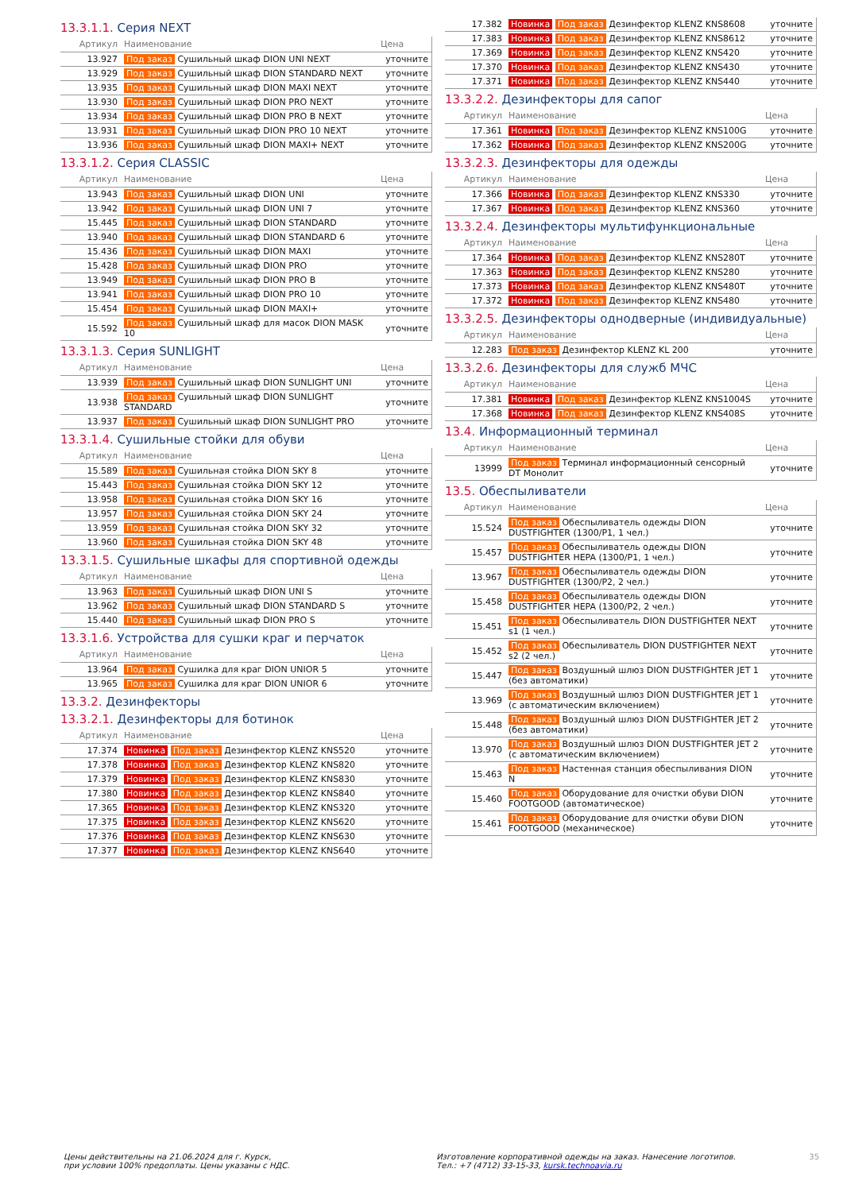13.3.1.1. Серия NEXT
| Артикул | Наименование | Цена |
| --- | --- | --- |
| 13.927 | Под заказ Сушильный шкаф DION UNI NEXT | уточните |
| 13.929 | Под заказ Сушильный шкаф DION STANDARD NEXT | уточните |
| 13.935 | Под заказ Сушильный шкаф DION MAXI NEXT | уточните |
| 13.930 | Под заказ Сушильный шкаф DION PRO NEXT | уточните |
| 13.934 | Под заказ Сушильный шкаф DION PRO B NEXT | уточните |
| 13.931 | Под заказ Сушильный шкаф DION PRO 10 NEXT | уточните |
| 13.936 | Под заказ Сушильный шкаф DION MAXI+ NEXT | уточните |
13.3.1.2. Серия CLASSIC
| Артикул | Наименование | Цена |
| --- | --- | --- |
| 13.943 | Под заказ Сушильный шкаф DION UNI | уточните |
| 13.942 | Под заказ Сушильный шкаф DION UNI 7 | уточните |
| 15.445 | Под заказ Сушильный шкаф DION STANDARD | уточните |
| 13.940 | Под заказ Сушильный шкаф DION STANDARD 6 | уточните |
| 15.436 | Под заказ Сушильный шкаф DION MAXI | уточните |
| 15.428 | Под заказ Сушильный шкаф DION PRO | уточните |
| 13.949 | Под заказ Сушильный шкаф DION PRO B | уточните |
| 13.941 | Под заказ Сушильный шкаф DION PRO 10 | уточните |
| 15.454 | Под заказ Сушильный шкаф DION MAXI+ | уточните |
| 15.592 | Под заказ Сушильный шкаф для масок DION MASK 10 | уточните |
13.3.1.3. Серия SUNLIGHT
| Артикул | Наименование | Цена |
| --- | --- | --- |
| 13.939 | Под заказ Сушильный шкаф DION SUNLIGHT UNI | уточните |
| 13.938 | Под заказ Сушильный шкаф DION SUNLIGHT STANDARD | уточните |
| 13.937 | Под заказ Сушильный шкаф DION SUNLIGHT PRO | уточните |
13.3.1.4. Сушильные стойки для обуви
| Артикул | Наименование | Цена |
| --- | --- | --- |
| 15.589 | Под заказ Сушильная стойка DION SKY 8 | уточните |
| 15.443 | Под заказ Сушильная стойка DION SKY 12 | уточните |
| 13.958 | Под заказ Сушильная стойка DION SKY 16 | уточните |
| 13.957 | Под заказ Сушильная стойка DION SKY 24 | уточните |
| 13.959 | Под заказ Сушильная стойка DION SKY 32 | уточните |
| 13.960 | Под заказ Сушильная стойка DION SKY 48 | уточните |
13.3.1.5. Сушильные шкафы для спортивной одежды
| Артикул | Наименование | Цена |
| --- | --- | --- |
| 13.963 | Под заказ Сушильный шкаф DION UNI S | уточните |
| 13.962 | Под заказ Сушильный шкаф DION STANDARD S | уточните |
| 15.440 | Под заказ Сушильный шкаф DION PRO S | уточните |
13.3.1.6. Устройства для сушки краг и перчаток
| Артикул | Наименование | Цена |
| --- | --- | --- |
| 13.964 | Под заказ Сушилка для краг DION UNIOR 5 | уточните |
| 13.965 | Под заказ Сушилка для краг DION UNIOR 6 | уточните |
13.3.2. Дезинфекторы
13.3.2.1. Дезинфекторы для ботинок
| Артикул | Наименование | Цена |
| --- | --- | --- |
| 17.374 | Новинка Под заказ Дезинфектор KLENZ KNS520 | уточните |
| 17.378 | Новинка Под заказ Дезинфектор KLENZ KNS820 | уточните |
| 17.379 | Новинка Под заказ Дезинфектор KLENZ KNS830 | уточните |
| 17.380 | Новинка Под заказ Дезинфектор KLENZ KNS840 | уточните |
| 17.365 | Новинка Под заказ Дезинфектор KLENZ KNS320 | уточните |
| 17.375 | Новинка Под заказ Дезинфектор KLENZ KNS620 | уточните |
| 17.376 | Новинка Под заказ Дезинфектор KLENZ KNS630 | уточните |
| 17.377 | Новинка Под заказ Дезинфектор KLENZ KNS640 | уточните |
| 17.382 | Новинка Под заказ Дезинфектор KLENZ KNS8608 | уточните |
| 17.383 | Новинка Под заказ Дезинфектор KLENZ KNS8612 | уточните |
| 17.369 | Новинка Под заказ Дезинфектор KLENZ KNS420 | уточните |
| 17.370 | Новинка Под заказ Дезинфектор KLENZ KNS430 | уточните |
| 17.371 | Новинка Под заказ Дезинфектор KLENZ KNS440 | уточните |
13.3.2.2. Дезинфекторы для сапог
| Артикул | Наименование | Цена |
| --- | --- | --- |
| 17.361 | Новинка Под заказ Дезинфектор KLENZ KNS100G | уточните |
| 17.362 | Новинка Под заказ Дезинфектор KLENZ KNS200G | уточните |
13.3.2.3. Дезинфекторы для одежды
| Артикул | Наименование | Цена |
| --- | --- | --- |
| 17.366 | Новинка Под заказ Дезинфектор KLENZ KNS330 | уточните |
| 17.367 | Новинка Под заказ Дезинфектор KLENZ KNS360 | уточните |
13.3.2.4. Дезинфекторы мультифункциональные
| Артикул | Наименование | Цена |
| --- | --- | --- |
| 17.364 | Новинка Под заказ Дезинфектор KLENZ KNS280T | уточните |
| 17.363 | Новинка Под заказ Дезинфектор KLENZ KNS280 | уточните |
| 17.373 | Новинка Под заказ Дезинфектор KLENZ KNS480T | уточните |
| 17.372 | Новинка Под заказ Дезинфектор KLENZ KNS480 | уточните |
13.3.2.5. Дезинфекторы однодверные (индивидуальные)
| Артикул | Наименование | Цена |
| --- | --- | --- |
| 12.283 | Под заказ Дезинфектор KLENZ KL 200 | уточните |
13.3.2.6. Дезинфекторы для служб МЧС
| Артикул | Наименование | Цена |
| --- | --- | --- |
| 17.381 | Новинка Под заказ Дезинфектор KLENZ KNS1004S | уточните |
| 17.368 | Новинка Под заказ Дезинфектор KLENZ KNS408S | уточните |
13.4. Информационный терминал
| Артикул | Наименование | Цена |
| --- | --- | --- |
| 13999 | Под заказ Терминал информационный сенсорный DT Монолит | уточните |
13.5. Обеспыливатели
| Артикул | Наименование | Цена |
| --- | --- | --- |
| 15.524 | Под заказ Обеспыливатель одежды DION DUSTFIGHTER (1300/P1, 1 чел.) | уточните |
| 15.457 | Под заказ Обеспыливатель одежды DION DUSTFIGHTER HEPA (1300/P1, 1 чел.) | уточните |
| 13.967 | Под заказ Обеспыливатель одежды DION DUSTFIGHTER (1300/P2, 2 чел.) | уточните |
| 15.458 | Под заказ Обеспыливатель одежды DION DUSTFIGHTER HEPA (1300/P2, 2 чел.) | уточните |
| 15.451 | Под заказ Обеспыливатель DION DUSTFIGHTER NEXT s1 (1 чел.) | уточните |
| 15.452 | Под заказ Обеспыливатель DION DUSTFIGHTER NEXT s2 (2 чел.) | уточните |
| 15.447 | Под заказ Воздушный шлюз DION DUSTFIGHTER JET 1 (без автоматики) | уточните |
| 13.969 | Под заказ Воздушный шлюз DION DUSTFIGHTER JET 1 (с автоматическим включением) | уточните |
| 15.448 | Под заказ Воздушный шлюз DION DUSTFIGHTER JET 2 (без автоматики) | уточните |
| 13.970 | Под заказ Воздушный шлюз DION DUSTFIGHTER JET 2 (с автоматическим включением) | уточните |
| 15.463 | Под заказ Настенная станция обеспыливания DION N | уточните |
| 15.460 | Под заказ Оборудование для очистки обуви DION FOOTGOOD (автоматическое) | уточните |
| 15.461 | Под заказ Оборудование для очистки обуви DION FOOTGOOD (механическое) | уточните |
Цены действительны на 21.06.2024 для г. Курск,
при условии 100% предоплаты. Цены указаны с НДС.
Изготовление корпоративной одежды на заказ. Нанесение логотипов.
Тел.: +7 (4712) 33-15-33, kursk.technoavia.ru
35